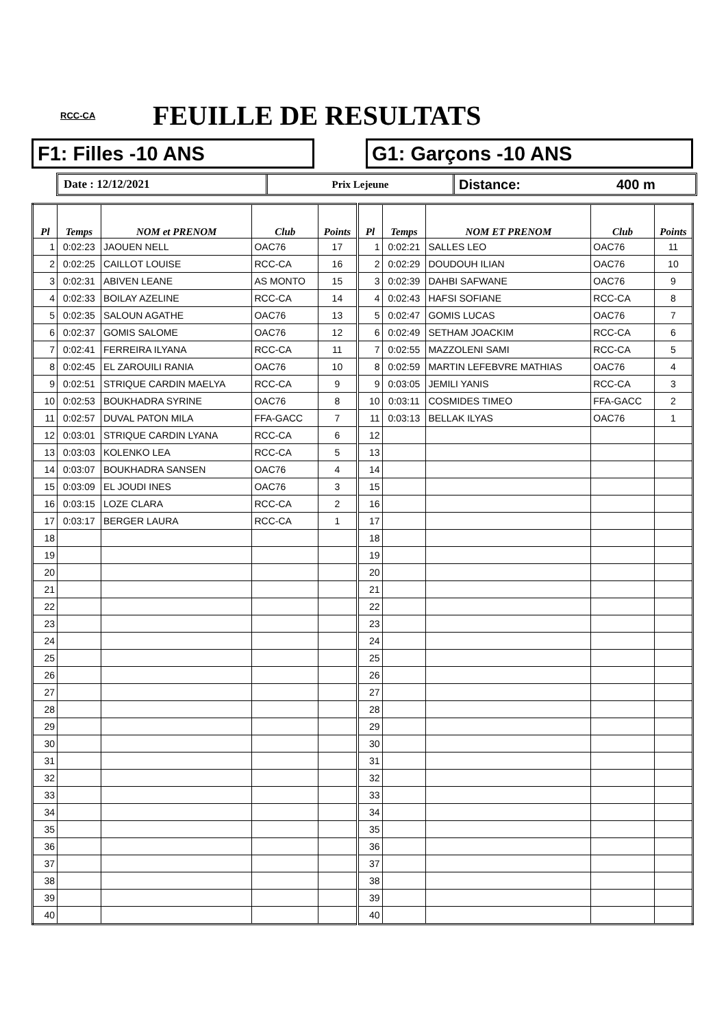RCC-CA
FEUILLE DE RESULTATS
F1: Filles -10 ANS G1: Garçons -10 ANS
Date : 12/12/2021 Prix Lejeune
Distance: 400 m
| Pl | Temps | NOM et PRENOM | Club | Points | Pl | Temps | NOM ET PRENOM | Club | Points |
| --- | --- | --- | --- | --- | --- | --- | --- | --- | --- |
| 1 | 0:02:23 | JAOUEN NELL | OAC76 | 17 | 1 | 0:02:21 | SALLES LEO | OAC76 | 11 |
| 2 | 0:02:25 | CAILLOT LOUISE | RCC-CA | 16 | 2 | 0:02:29 | DOUDOUH ILIAN | OAC76 | 10 |
| 3 | 0:02:31 | ABIVEN LEANE | AS MONTO | 15 | 3 | 0:02:39 | DAHBI SAFWANE | OAC76 | 9 |
| 4 | 0:02:33 | BOILAY AZELINE | RCC-CA | 14 | 4 | 0:02:43 | HAFSI SOFIANE | RCC-CA | 8 |
| 5 | 0:02:35 | SALOUN AGATHE | OAC76 | 13 | 5 | 0:02:47 | GOMIS LUCAS | OAC76 | 7 |
| 6 | 0:02:37 | GOMIS SALOME | OAC76 | 12 | 6 | 0:02:49 | SETHAM JOACKIM | RCC-CA | 6 |
| 7 | 0:02:41 | FERREIRA ILYANA | RCC-CA | 11 | 7 | 0:02:55 | MAZZOLENI SAMI | RCC-CA | 5 |
| 8 | 0:02:45 | EL ZAROUILI RANIA | OAC76 | 10 | 8 | 0:02:59 | MARTIN LEFEBVRE MATHIAS | OAC76 | 4 |
| 9 | 0:02:51 | STRIQUE CARDIN MAELYA | RCC-CA | 9 | 9 | 0:03:05 | JEMILI YANIS | RCC-CA | 3 |
| 10 | 0:02:53 | BOUKHADRA SYRINE | OAC76 | 8 | 10 | 0:03:11 | COSMIDES TIMEO | FFA-GACC | 2 |
| 11 | 0:02:57 | DUVAL PATON MILA | FFA-GACC | 7 | 11 | 0:03:13 | BELLAK ILYAS | OAC76 | 1 |
| 12 | 0:03:01 | STRIQUE CARDIN LYANA | RCC-CA | 6 | 12 | | | | |
| 13 | 0:03:03 | KOLENKO LEA | RCC-CA | 5 | 13 | | | | |
| 14 | 0:03:07 | BOUKHADRA SANSEN | OAC76 | 4 | 14 | | | | |
| 15 | 0:03:09 | EL JOUDI INES | OAC76 | 3 | 15 | | | | |
| 16 | 0:03:15 | LOZE CLARA | RCC-CA | 2 | 16 | | | | |
| 17 | 0:03:17 | BERGER LAURA | RCC-CA | 1 | 17 | | | | |
| 18 | | | | | 18 | | | | |
| 19 | | | | | 19 | | | | |
| 20 | | | | | 20 | | | | |
| 21 | | | | | 21 | | | | |
| 22 | | | | | 22 | | | | |
| 23 | | | | | 23 | | | | |
| 24 | | | | | 24 | | | | |
| 25 | | | | | 25 | | | | |
| 26 | | | | | 26 | | | | |
| 27 | | | | | 27 | | | | |
| 28 | | | | | 28 | | | | |
| 29 | | | | | 29 | | | | |
| 30 | | | | | 30 | | | | |
| 31 | | | | | 31 | | | | |
| 32 | | | | | 32 | | | | |
| 33 | | | | | 33 | | | | |
| 34 | | | | | 34 | | | | |
| 35 | | | | | 35 | | | | |
| 36 | | | | | 36 | | | | |
| 37 | | | | | 37 | | | | |
| 38 | | | | | 38 | | | | |
| 39 | | | | | 39 | | | | |
| 40 | | | | | 40 | | | | |